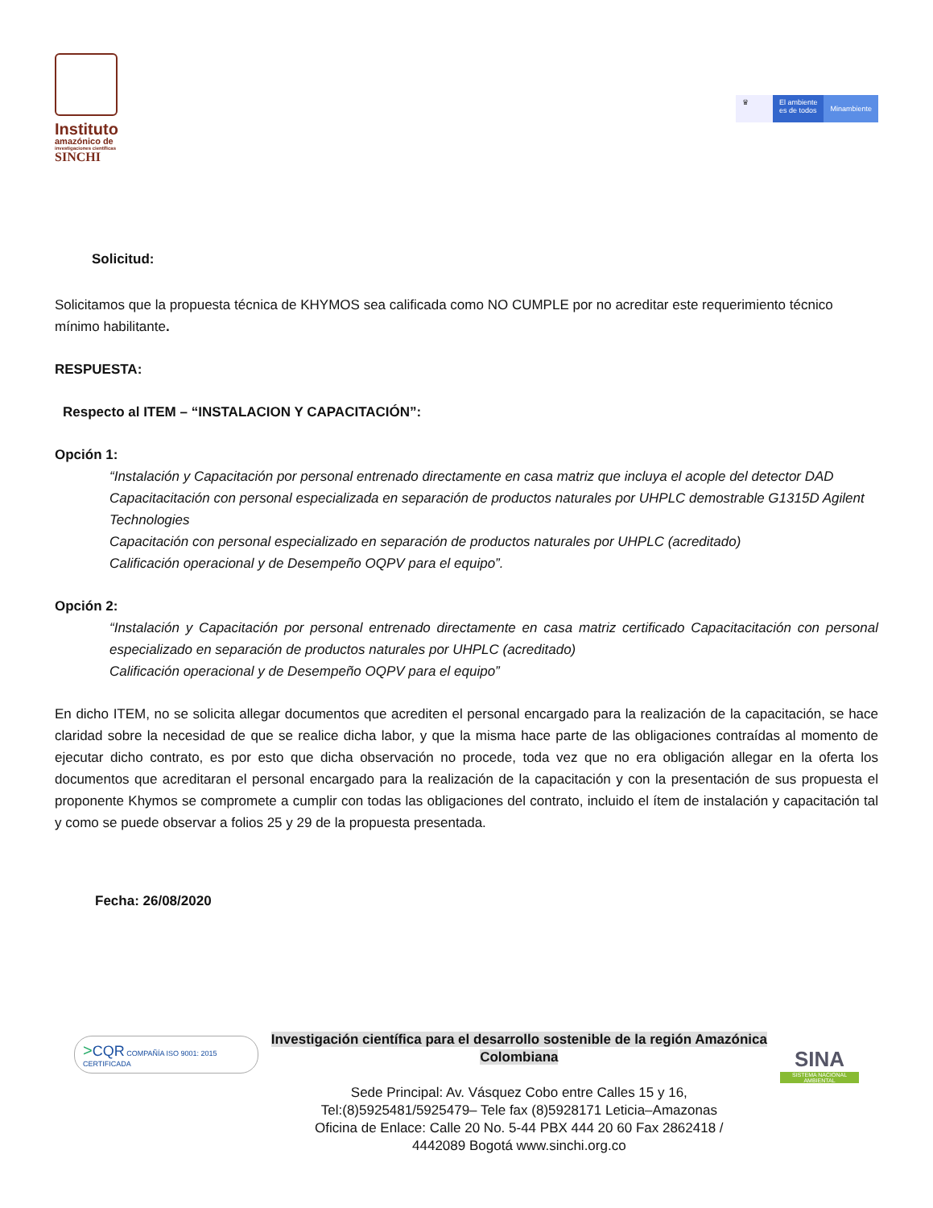Instituto
amazónico de
investigaciones científicas
SINCHI
♛ El ambiente
es de todos
Minambiente
Solicitud:
Solicitamos que la propuesta técnica de KHYMOS sea calificada como NO CUMPLE por no acreditar este requerimiento técnico mínimo habilitante.
RESPUESTA:
Respecto al ITEM – “INSTALACION Y CAPACITACIÓN”:
Opción 1:
“Instalación y Capacitación por personal entrenado directamente en casa matriz que incluya el acople del detector DAD
Capacitacitación con personal especializada en separación de productos naturales por UHPLC demostrable G1315D Agilent Technologies
Capacitación con personal especializado en separación de productos naturales por UHPLC (acreditado)
Calificación operacional y de Desempeño OQPV para el equipo”.
Opción 2:
“Instalación y Capacitación por personal entrenado directamente en casa matriz certificado Capacitacitación con personal especializado en separación de productos naturales por UHPLC (acreditado)
Calificación operacional y de Desempeño OQPV para el equipo”
En dicho ITEM, no se solicita allegar documentos que acrediten el personal encargado para la realización de la capacitación, se hace claridad sobre la necesidad de que se realice dicha labor, y que la misma hace parte de las obligaciones contraídas al momento de ejecutar dicho contrato, es por esto que dicha observación no procede, toda vez que no era obligación allegar en la oferta los documentos que acreditaran el personal encargado para la realización de la capacitación y con la presentación de sus propuesta el proponente Khymos se compromete a cumplir con todas las obligaciones del contrato, incluido el ítem de instalación y capacitación tal y como se puede observar a folios 25 y 29 de la propuesta presentada.
Fecha: 26/08/2020
>CQR COMPAÑÍA ISO 9001: 2015 CERTIFICADA
Investigación científica para el desarrollo sostenible de la región Amazónica Colombiana
Sede Principal: Av. Vásquez Cobo entre Calles 15 y 16,
Tel:(8)5925481/5925479– Tele fax (8)5928171 Leticia–Amazonas
Oficina de Enlace: Calle 20 No. 5-44 PBX 444 20 60 Fax 2862418 /
4442089 Bogotá www.sinchi.org.co
SINA
SISTEMA NACIONAL AMBIENTAL